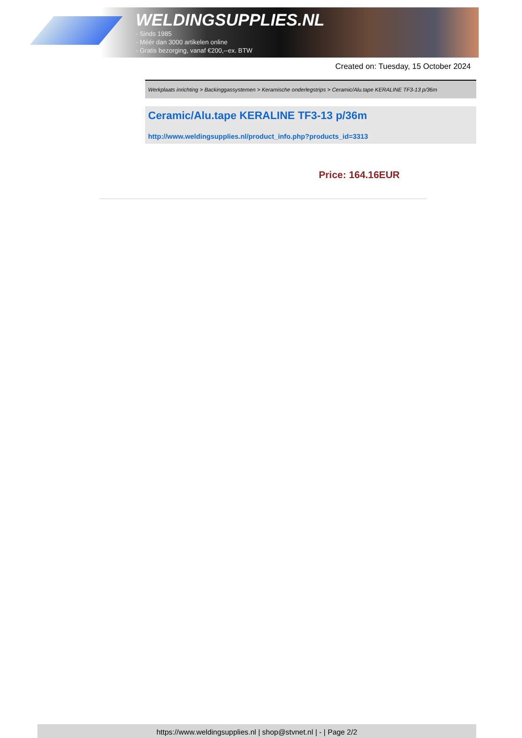WELDINGSUPPLIES.NL
- Sinds 1985
- Méér dan 3000 artikelen online
- Gratis bezorging, vanaf €200,--ex. BTW
Created on: Tuesday, 15 October 2024
Werkplaats inrichting > Backinggassystemen > Keramische onderlegstrips > Ceramic/Alu.tape KERALINE TF3-13 p/36m
Ceramic/Alu.tape KERALINE TF3-13 p/36m
http://www.weldingsupplies.nl/product_info.php?products_id=3313
Price: 164.16EUR
https://www.weldingsupplies.nl | shop@stvnet.nl | - | Page 2/2